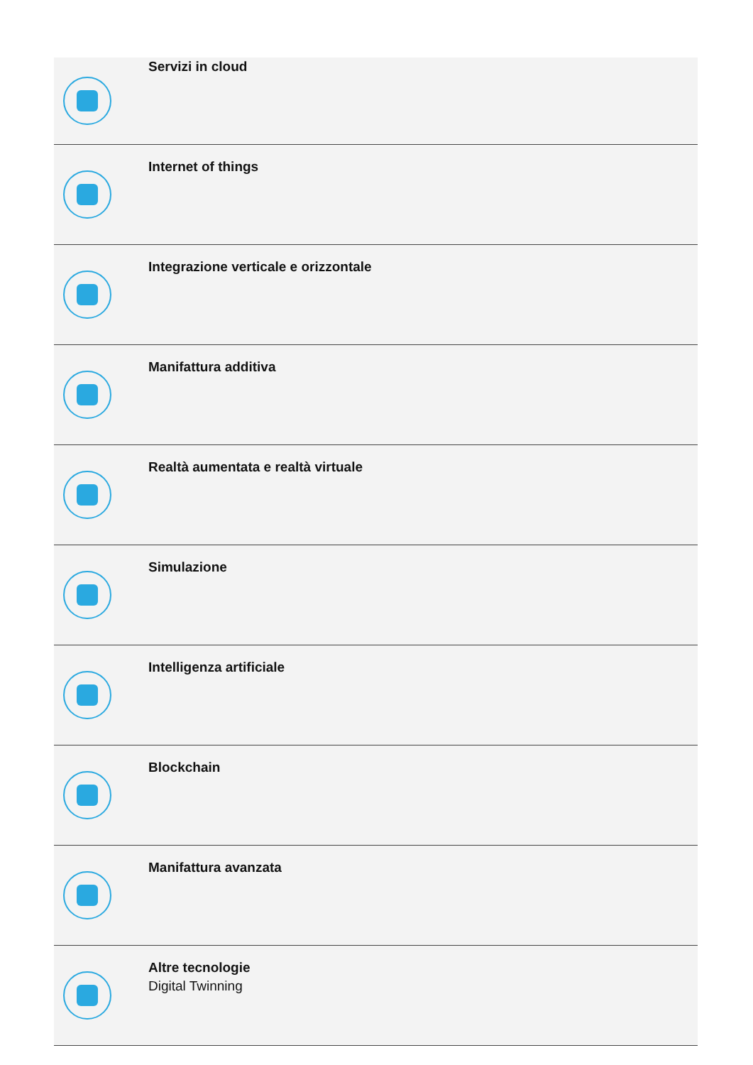| | Servizi in cloud |
| | Internet of things |
| | Integrazione verticale e orizzontale |
| | Manifattura additiva |
| | Realtà aumentata e realtà virtuale |
| | Simulazione |
| | Intelligenza artificiale |
| | Blockchain |
| | Manifattura avanzata |
| | Altre tecnologie Digital Twinning |